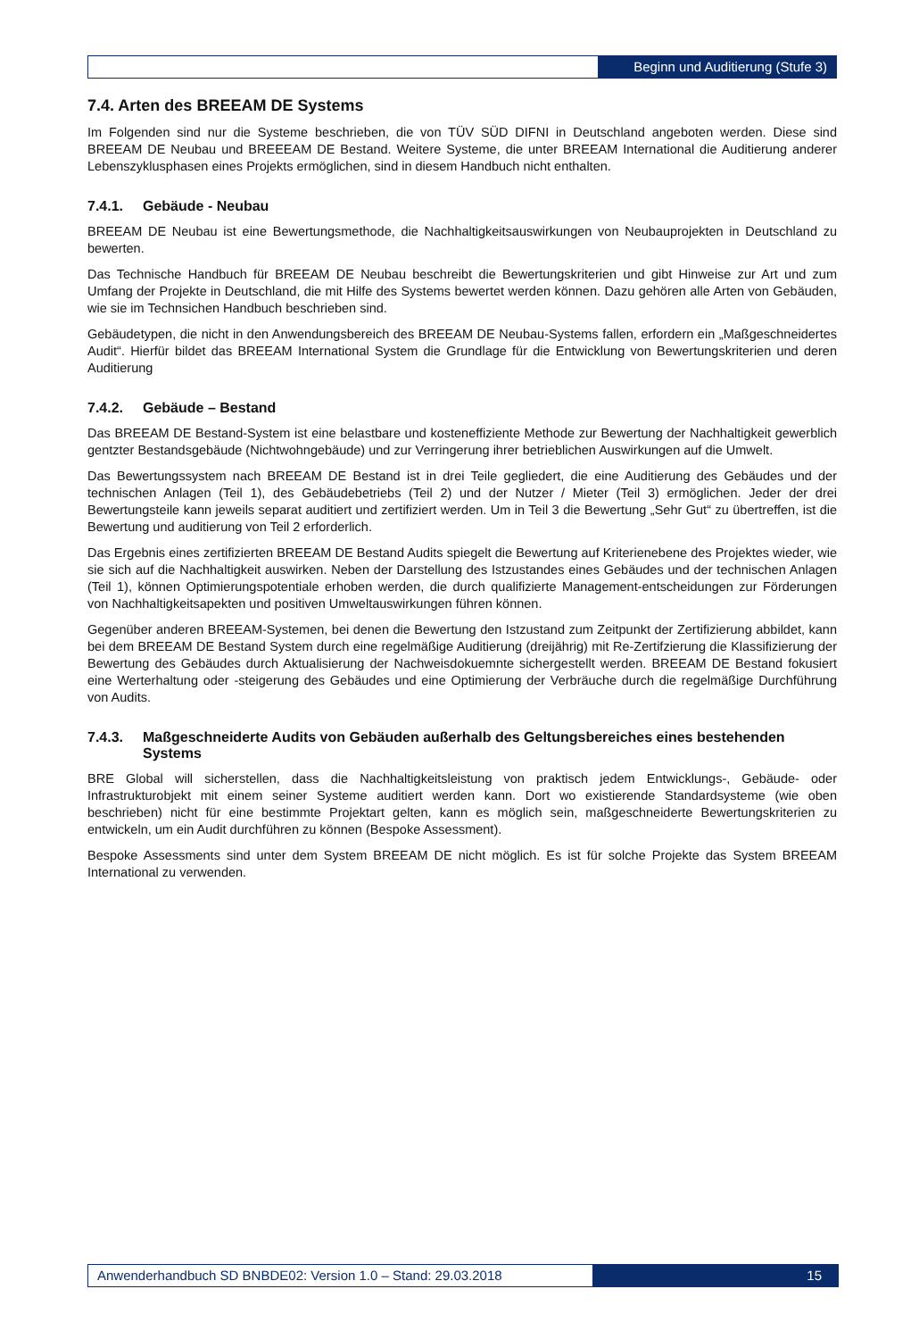Beginn und Auditierung (Stufe 3)
7.4. Arten des BREEAM DE Systems
Im Folgenden sind nur die Systeme beschrieben, die von TÜV SÜD DIFNI in Deutschland angeboten werden. Diese sind BREEAM DE Neubau und BREEEAM DE Bestand. Weitere Systeme, die unter BREEAM International die Auditierung anderer Lebenszyklusphasen eines Projekts ermöglichen, sind in diesem Handbuch nicht enthalten.
7.4.1. Gebäude - Neubau
BREEAM DE Neubau ist eine Bewertungsmethode, die Nachhaltigkeitsauswirkungen von Neubauprojekten in Deutschland zu bewerten.
Das Technische Handbuch für BREEAM DE Neubau beschreibt die Bewertungskriterien und gibt Hinweise zur Art und zum Umfang der Projekte in Deutschland, die mit Hilfe des Systems bewertet werden können. Dazu gehören alle Arten von Gebäuden, wie sie im Technsichen Handbuch beschrieben sind.
Gebäudetypen, die nicht in den Anwendungsbereich des BREEAM DE Neubau-Systems fallen, erfordern ein „Maßgeschneidertes Audit“. Hierfür bildet das BREEAM International System die Grundlage für die Entwicklung von Bewertungskriterien und deren Auditierung
7.4.2. Gebäude – Bestand
Das BREEAM DE Bestand-System ist eine belastbare und kosteneffiziente Methode zur Bewertung der Nachhaltigkeit gewerblich gentzter Bestandsgebäude (Nichtwohngebäude) und zur Verringerung ihrer betrieblichen Auswirkungen auf die Umwelt.
Das Bewertungssystem nach BREEAM DE Bestand ist in drei Teile gegliedert, die eine Auditierung des Gebäudes und der technischen Anlagen (Teil 1), des Gebäudebetriebs (Teil 2) und der Nutzer / Mieter (Teil 3) ermöglichen. Jeder der drei Bewertungsteile kann jeweils separat auditiert und zertifiziert werden. Um in Teil 3 die Bewertung „Sehr Gut“ zu übertreffen, ist die Bewertung und auditierung von Teil 2 erforderlich.
Das Ergebnis eines zertifizierten BREEAM DE Bestand Audits spiegelt die Bewertung auf Kriterienebene des Projektes wieder, wie sie sich auf die Nachhaltigkeit auswirken. Neben der Darstellung des Istzustandes eines Gebäudes und der technischen Anlagen (Teil 1), können Optimierungspotentiale erhoben werden, die durch qualifizierte Management-entscheidungen zur Förderungen von Nachhaltigkeitsapekten und positiven Umweltauswirkungen führen können.
Gegenüber anderen BREEAM-Systemen, bei denen die Bewertung den Istzustand zum Zeitpunkt der Zertifizierung abbildet, kann bei dem BREEAM DE Bestand System durch eine regelmäßige Auditierung (dreijährig) mit Re-Zertifzierung die Klassifizierung der Bewertung des Gebäudes durch Aktualisierung der Nachweisdokuemnte sichergestellt werden. BREEAM DE Bestand fokusiert eine Werterhaltung oder -steigerung des Gebäudes und eine Optimierung der Verbräuche durch die regelmäßige Durchführung von Audits.
7.4.3. Maßgeschneiderte Audits von Gebäuden außerhalb des Geltungsbereiches eines bestehenden Systems
BRE Global will sicherstellen, dass die Nachhaltigkeitsleistung von praktisch jedem Entwicklungs-, Gebäude- oder Infrastrukturobjekt mit einem seiner Systeme auditiert werden kann. Dort wo existierende Standardsysteme (wie oben beschrieben) nicht für eine bestimmte Projektart gelten, kann es möglich sein, maßgeschneiderte Bewertungskriterien zu entwickeln, um ein Audit durchführen zu können (Bespoke Assessment).
Bespoke Assessments sind unter dem System BREEAM DE nicht möglich. Es ist für solche Projekte das System BREEAM International zu verwenden.
Anwenderhandbuch SD BNBDE02: Version 1.0 – Stand: 29.03.2018
15